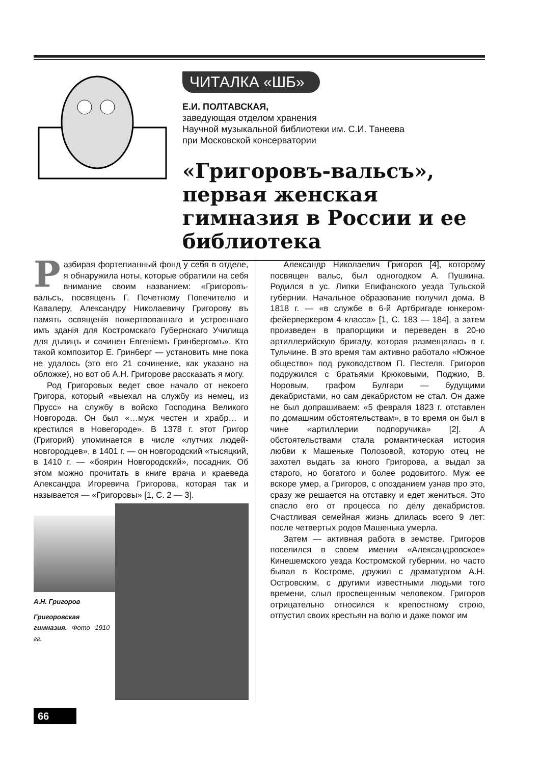ЧИТАЛКА «ШБ»
Е.И. ПОЛТАВСКАЯ,
заведующая отделом хранения
Научной музыкальной библиотеки им. С.И. Танеева
при Московской консерватории
«Григоровъ-вальсъ», первая женская гимназия в России и ее библиотека
Разбирая фортепианный фонд у себя в отделе, я обнаружила ноты, которые обратили на себя внимание своим названием: «Григоровъ-вальсъ, посвященъ Г. Почетному Попечителю и Кавалеру, Александру Николаевичу Григорову въ память освященія пожертвованнаго и устроеннаго имъ зданія для Костромскаго Губернскаго Училища для дъвицъ и сочинен Евгеніемъ Гринбергомъ». Кто такой композитор Е. Гринберг — установить мне пока не удалось (это его 21 сочинение, как указано на обложке), но вот об А.Н. Григорове рассказать я могу.
Род Григоровых ведет свое начало от некоего Григора, который «выехал на службу из немец, из Прусс» на службу в войско Господина Великого Новгорода. Он был «…муж честен и храбр… и крестился в Новегороде». В 1378 г. этот Григор (Григорий) упоминается в числе «лутчих людей-новгородцев», в 1401 г. — он новгородский «тысяцкий, в 1410 г. — «боярин Новгородский», посадник. Об этом можно прочитать в книге врача и краеведа Александра Игоревича Григорова, которая так и называется — «Григоровы» [1, С. 2 — 3].
А.Н. Григоров
Григоровская гимназия. Фото 1910 гг.
Александр Николаевич Григоров [4], которому посвящен вальс, был одногодком А. Пушкина. Родился в ус. Липки Епифанского уезда Тульской губернии. Начальное образование получил дома. В 1818 г. — «в службе в 6-й Артбригаде юнкером-фейерверкером 4 класса» [1, С. 183 — 184], а затем произведен в прапорщики и переведен в 20-ю артиллерийскую бригаду, которая размещалась в г. Тульчине. В это время там активно работало «Южное общество» под руководством П. Пестеля. Григоров подружился с братьями Крюковыми, Поджио, В. Норовым, графом Булгари — будущими декабристами, но сам декабристом не стал. Он даже не был допрашиваем: «5 февраля 1823 г. отставлен по домашним обстоятельствам», в то время он был в чине «артиллерии подпоручика» [2]. А обстоятельствами стала романтическая история любви к Машеньке Полозовой, которую отец не захотел выдать за юного Григорова, а выдал за старого, но богатого и более родовитого. Муж ее вскоре умер, а Григоров, с опозданием узнав про это, сразу же решается на отставку и едет жениться. Это спасло его от процесса по делу декабристов. Счастливая семейная жизнь длилась всего 9 лет: после четвертых родов Машенька умерла.
Затем — активная работа в земстве. Григоров поселился в своем имении «Александровское» Кинешемского уезда Костромской губернии, но часто бывал в Костроме, дружил с драматургом А.Н. Островским, с другими известными людьми того времени, слыл просвещенным человеком. Григоров отрицательно относился к крепостному строю, отпустил своих крестьян на волю и даже помог им
66